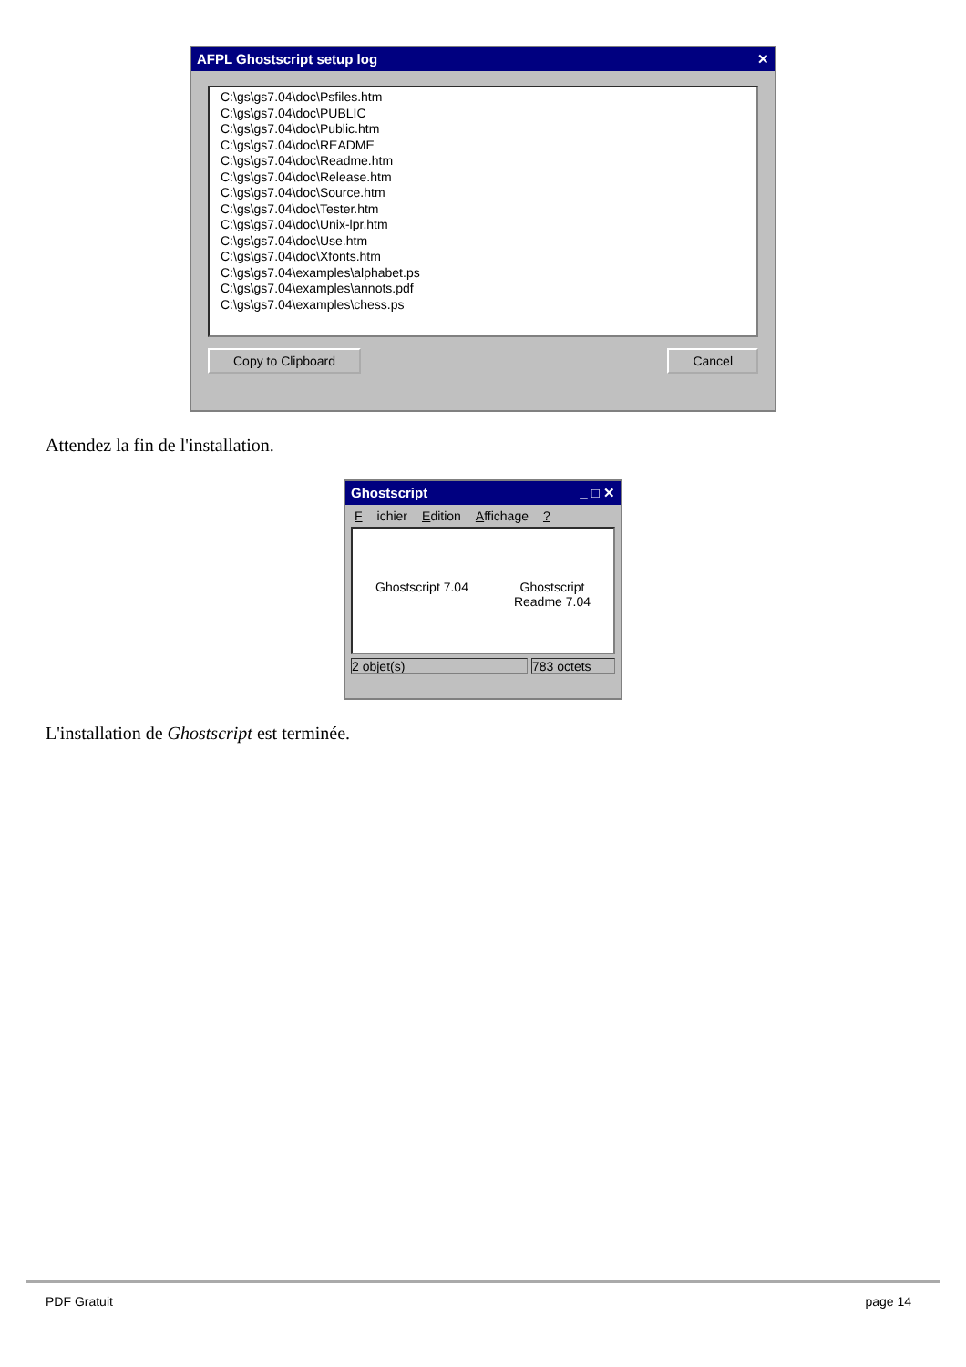AFPL Ghostscript setup log ✕
C:\gs\gs7.04\doc\Psfiles.htm
C:\gs\gs7.04\doc\PUBLIC
C:\gs\gs7.04\doc\Public.htm
C:\gs\gs7.04\doc\README
C:\gs\gs7.04\doc\Readme.htm
C:\gs\gs7.04\doc\Release.htm
C:\gs\gs7.04\doc\Source.htm
C:\gs\gs7.04\doc\Tester.htm
C:\gs\gs7.04\doc\Unix-lpr.htm
C:\gs\gs7.04\doc\Use.htm
C:\gs\gs7.04\doc\Xfonts.htm
C:\gs\gs7.04\examples\alphabet.ps
C:\gs\gs7.04\examples\annots.pdf
C:\gs\gs7.04\examples\chess.ps
Copy to Clipboard Cancel
Attendez la fin de l'installation.
Ghostscript _ □ ✕
Fichier Edition Affichage ?
Ghostscript 7.04 Ghostscript
Readme 7.04
2 objet(s) 783 octets
L'installation de Ghostscript est terminée.
PDF Gratuit page 14